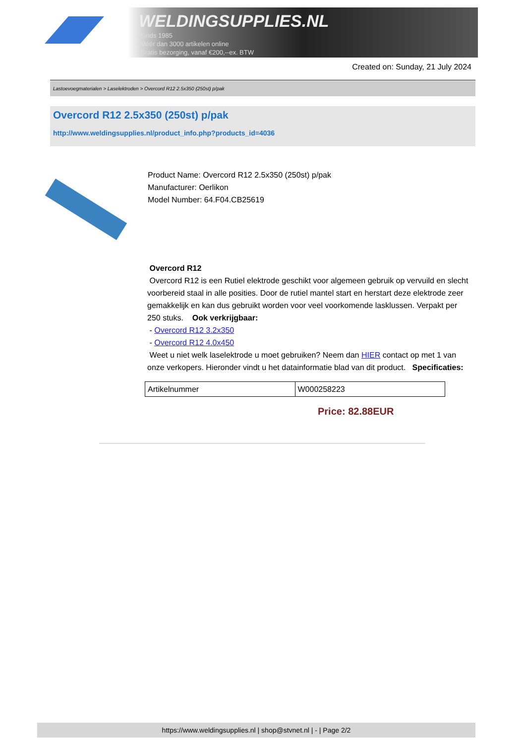WELDINGSUPPLIES.NL
- Sinds 1985
- Méér dan 3000 artikelen online
- Gratis bezorging, vanaf €200,--ex. BTW
Created on: Sunday, 21 July 2024
Lastoevoegmaterialen > Laselektroden > Overcord R12 2.5x350 (250st) p/pak
Overcord R12 2.5x350 (250st) p/pak
http://www.weldingsupplies.nl/product_info.php?products_id=4036
Product Name: Overcord R12 2.5x350 (250st) p/pak
Manufacturer: Oerlikon
Model Number: 64.F04.CB25619
Overcord R12
Overcord R12 is een Rutiel elektrode geschikt voor algemeen gebruik op vervuild en slecht voorbereid staal in alle posities. Door de rutiel mantel start en herstart deze elektrode zeer gemakkelijk en kan dus gebruikt worden voor veel voorkomende lasklussen. Verpakt per 250 stuks. Ook verkrijgbaar:
- Overcord R12 3.2x350
- Overcord R12 4.0x450
Weet u niet welk laselektrode u moet gebruiken? Neem dan HIER contact op met 1 van onze verkopers. Hieronder vindt u het datainformatie blad van dit product. Specificaties:
| Artikelnummer | W000258223 |
Price: 82.88EUR
https://www.weldingsupplies.nl | shop@stvnet.nl | - | Page 2/2